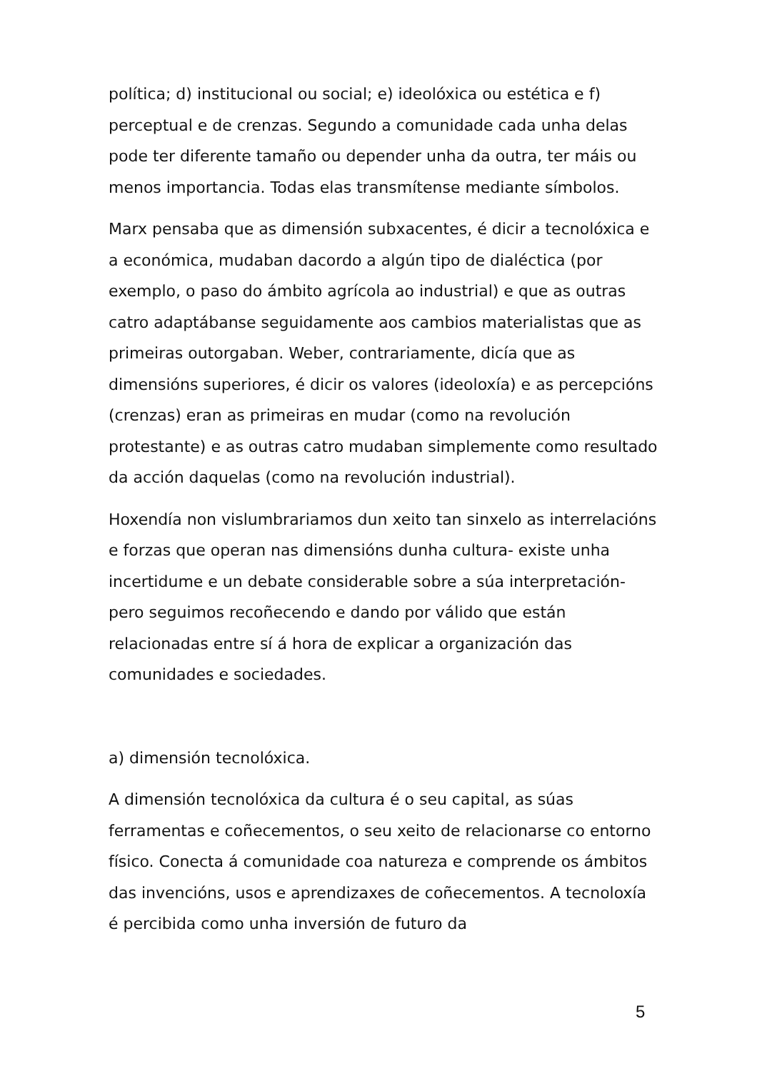política; d) institucional ou social; e) ideolóxica ou estética e f) perceptual e de crenzas. Segundo a comunidade cada unha delas pode ter diferente tamaño ou depender unha da outra, ter máis ou menos importancia. Todas elas transmítense mediante símbolos.
Marx pensaba que as dimensión subxacentes, é dicir a tecnolóxica e a económica, mudaban dacordo a algún tipo de dialéctica (por exemplo, o paso do ámbito agrícola ao industrial) e que as outras catro adaptábanse seguidamente aos cambios materialistas que as primeiras outorgaban. Weber, contrariamente, dicía que as dimensións superiores, é dicir os valores (ideoloxía) e as percepcións (crenzas) eran as primeiras en mudar (como na revolución protestante) e as outras catro mudaban simplemente como resultado da acción daquelas (como na revolución industrial).
Hoxendía non vislumbrariamos dun xeito tan sinxelo as interrelacións e forzas que operan nas dimensións dunha cultura- existe unha incertidume e un debate considerable sobre a súa interpretación- pero seguimos recoñecendo e dando por válido que están relacionadas entre sí á hora de explicar a organización das comunidades e sociedades.
a) dimensión tecnolóxica.
A dimensión tecnolóxica da cultura é o seu capital, as súas ferramentas e coñecementos, o seu xeito de relacionarse co entorno físico. Conecta á comunidade coa natureza e comprende os ámbitos das invencións, usos e aprendizaxes de coñecementos. A tecnoloxía é percibida como unha inversión de futuro da
5